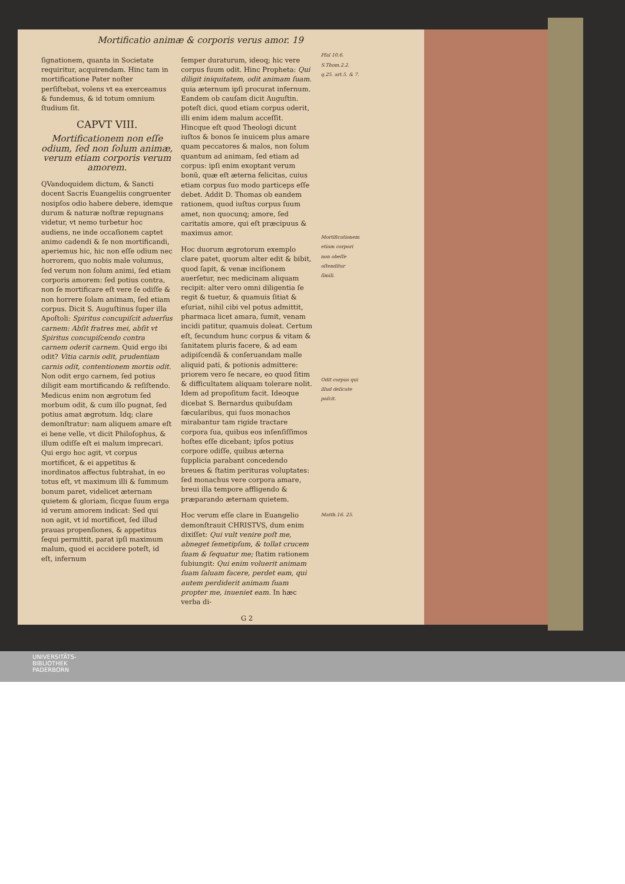Mortificatio animæ & corporis verus amor. 19
ſignationem, quanta in Societate requiritur, acquirendam. Hinc tam in mortificatione Pater noſter perſiſtebat, volens vt ea exerceamus & fundemus, & id totum omnium ſtudium ſit.
CAPVT VIII.
Mortificationem non eſſe odium, ſed non ſolum animæ, verum etiam corporis verum amorem.
QVandoquidem dictum, & Sancti docent Sacris Euangeliis congruenter nosipſos odio habere debere, idemque durum & naturæ noſtræ repugnans videtur, vt nemo turbetur hoc audiens, ne inde occaſionem captet animo cadendi & ſe non mortificandi, aperiemus hic, hic non eſſe odium nec horrorem, quo nobis male volumus, ſed verum non ſolum animi, ſed etiam corporis amorem: ſed potius contra, non ſe mortificare eſt vere ſe odiſſe & non horrere ſolam animam, ſed etiam corpus. Dicit S. Auguſtinus ſuper illa Apoſtoli: Spiritus concupiſcit aduerſus carnem: Abſit fratres mei, abſit vt Spiritus concupiſcendo contra carnem oderit carnem. Quid ergo ibi odit? Vitia carnis odit, prudentiam carnis odit, contentionem mortis odit. Non odit ergo carnem, ſed potius diligit eam mortificando & reſiſtendo. Medicus enim non ægrotum ſed morbum odit, & cum illo pugnat, ſed potius amat ægrotum. Idq; clare demonſtratur: nam aliquem amare eſt ei bene velle, vt dicit Philoſophus, & illum odiſſe eſt ei malum imprecari. Qui ergo hoc agit, vt corpus mortificet, & ei appetitus & inordinatos affectus ſubtrahat, in eo totus eſt, vt maximum illi & ſummum bonum paret, videlicet æternam quietem & gloriam, ſicque ſuum erga id verum amorem indicat: Sed qui non agit, vt id mortificet, ſed illud prauas propenſiones, & appetitus ſequi permittit, parat ipſi maximum malum, quod ei accidere poteſt, id eſt, infernum
ſemper duraturum, ideoq; hic vere corpus ſuum odit. Hinc Propheta: Qui diligit iniquitatem, odit animam ſuam. quia æternum ipſi procurat infernum. Eandem ob cauſam dicit Auguſtin. poteſt dici, quod etiam corpus oderit, illi enim idem malum acceſſit. Hincque eſt quod Theologi dicunt iuſtos & bonos ſe inuicem plus amare quam peccatores & malos, non ſolum quantum ad animam, ſed etiam ad corpus: ipſi enim exoptant verum bonũ, quæ eſt æterna felicitas, cuius etiam corpus ſuo modo particeps eſſe debet. Addit D. Thomas ob eandem rationem, quod iuſtus corpus ſuum amet, non quocunq; amore, ſed caritatis amore, qui eſt præcipuus & maximus amor.
Hoc duorum ægrotorum exemplo clare patet, quorum alter edit & bibit, quod ſapit, & venæ inciſionem auerſetur, nec medicinam aliquam recipit: alter vero omni diligentia ſe regit & tuetur, & quamuis ſitiat & eſuriat, nihil cibi vel potus admittit, pharmaca licet amara, ſumit, venam incidi patitur, quamuis doleat. Certum eſt, ſecundum hunc corpus & vitam & ſanitatem pluris facere, & ad eam adipiſcendã & conſeruandam malle aliquid pati, & potionis admittere: priorem vero ſe necare, eo quod ſitim & difficultatem aliquam tolerare nolit. Idem ad propoſitum facit. Ideoque dicebat S. Bernardus quibuſdam ſæcularibus, qui ſuos monachos mirabantur tam rigide tractare corpora ſua, quibus eos inſenſiſſimos hoſtes eſſe dicebant; ipſos potius corpore odiſſe, quibus æterna ſupplicia parabant concedendo breues & ſtatim perituras voluptates: ſed monachus vere corpora amare, breui illa tempore affligendo & præparando æternam quietem.
Hoc verum eſſe clare in Euangelio demonſtrauit CHRISTVS, dum enim dixiſſet: Qui vult venire poſt me, abneget ſemetipſum, & tollat crucem ſuam & ſequatur me; ſtatim rationem ſubiungit: Qui enim voluerit animam ſuam ſaluam facere, perdet eam, qui autem perdiderit animam ſuam propter me, inueniet eam. In hæc verba di-
G 2
Pſal 10.6. S.Thom.2.2. q.25. art.5. & 7.
Mortificationem etiam corpori non obeſſe oſtenditur ſimili.
Odit corpus qui illud delicate paſcit.
Matth.16. 25.
UNIVERSITÄTS-
BIBLIOTHEK
PADERBORN